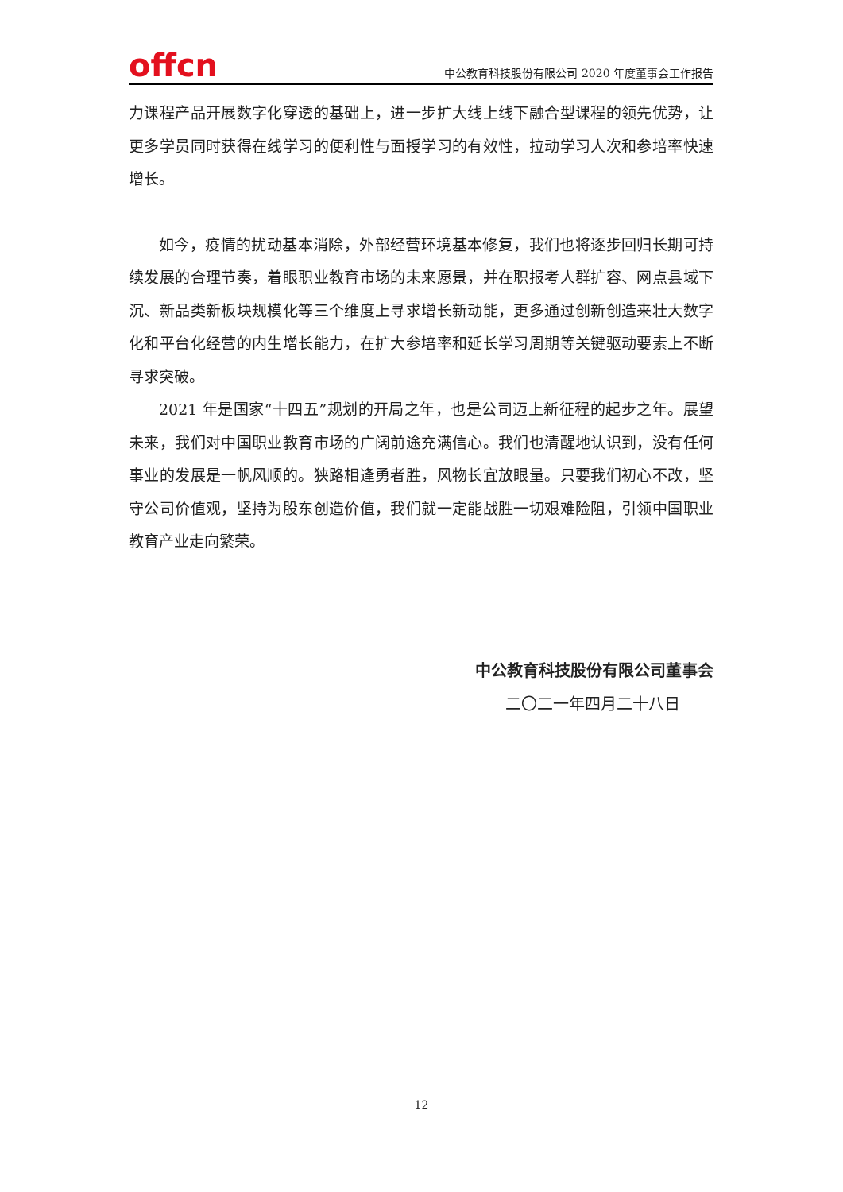offcn
中公教育科技股份有限公司 2020 年度董事会工作报告
力课程产品开展数字化穿透的基础上，进一步扩大线上线下融合型课程的领先优势，让更多学员同时获得在线学习的便利性与面授学习的有效性，拉动学习人次和参培率快速增长。
如今，疫情的扰动基本消除，外部经营环境基本修复，我们也将逐步回归长期可持续发展的合理节奏，着眼职业教育市场的未来愿景，并在职报考人群扩容、网点县域下沉、新品类新板块规模化等三个维度上寻求增长新动能，更多通过创新创造来壮大数字化和平台化经营的内生增长能力，在扩大参培率和延长学习周期等关键驱动要素上不断寻求突破。
2021 年是国家“十四五”规划的开局之年，也是公司迈上新征程的起步之年。展望未来，我们对中国职业教育市场的广阔前途充满信心。我们也清醒地认识到，没有任何事业的发展是一帆风顺的。狭路相逢勇者胜，风物长宜放眼量。只要我们初心不改，坚守公司价值观，坚持为股东创造价值，我们就一定能战胜一切艰难险阻，引领中国职业教育产业走向繁荣。
中公教育科技股份有限公司董事会
二〇二一年四月二十八日
12